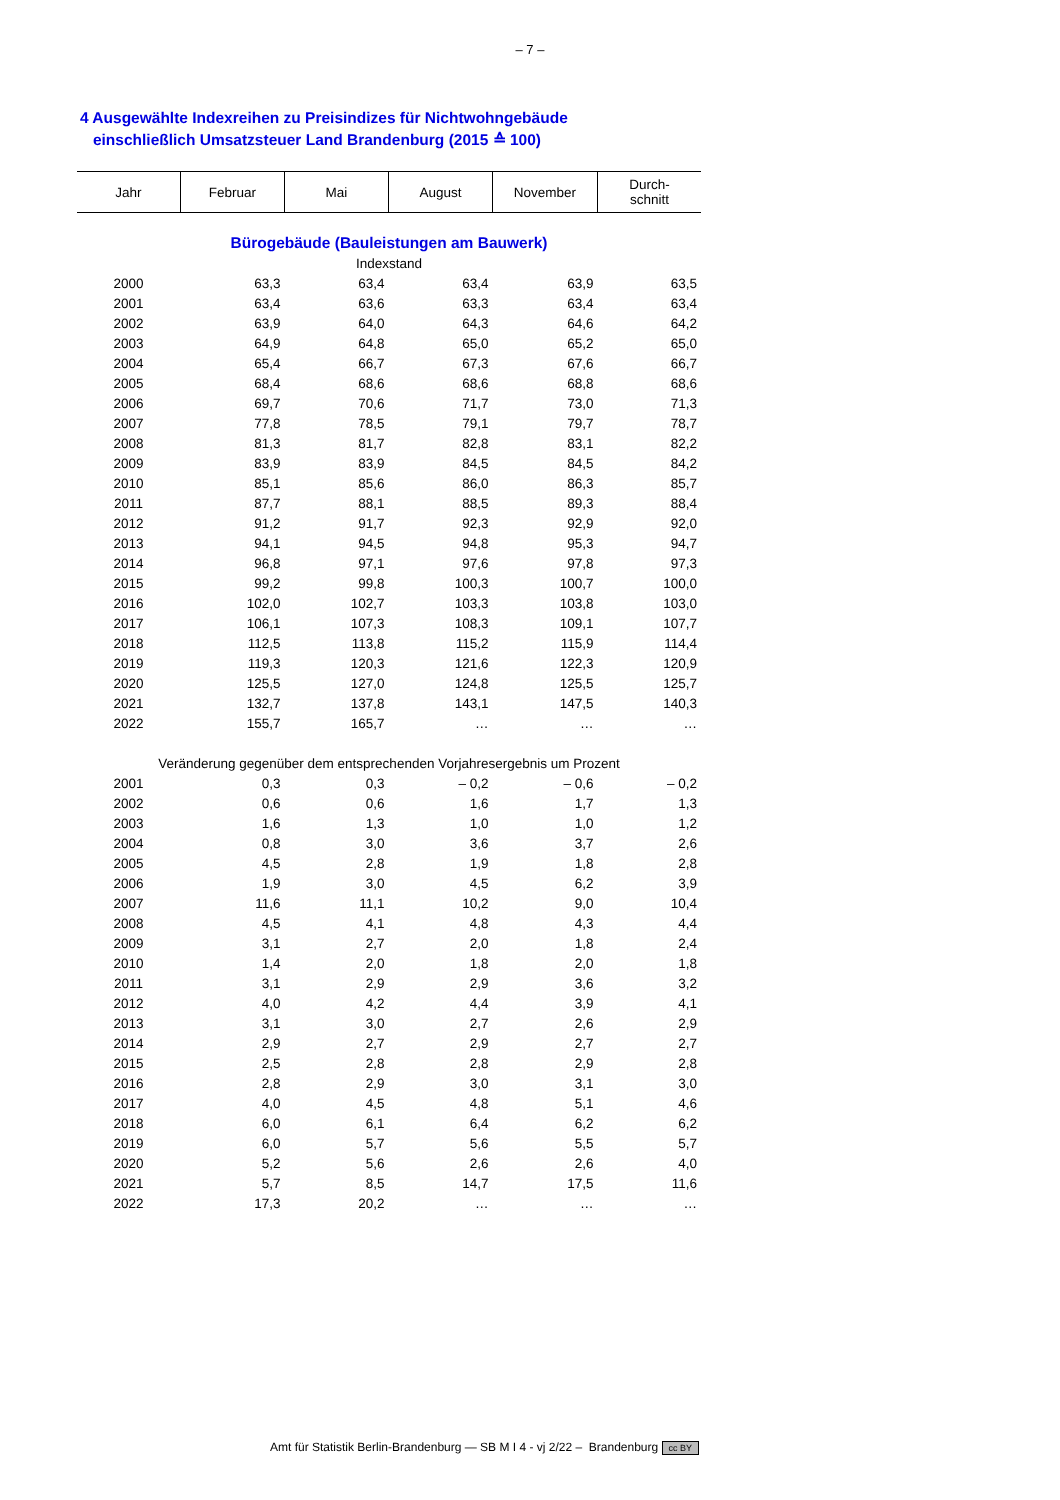– 7 –
4 Ausgewählte Indexreihen zu Preisindizes für Nichtwohngebäude
einschließlich Umsatzsteuer Land Brandenburg (2015 ≙ 100)
| Jahr | Februar | Mai | August | November | Durch- schnitt |
| --- | --- | --- | --- | --- | --- |
| Bürogebäude (Bauleistungen am Bauwerk) | | | | | |
| Indexstand | | | | | |
| 2000 | 63,3 | 63,4 | 63,4 | 63,9 | 63,5 |
| 2001 | 63,4 | 63,6 | 63,3 | 63,4 | 63,4 |
| 2002 | 63,9 | 64,0 | 64,3 | 64,6 | 64,2 |
| 2003 | 64,9 | 64,8 | 65,0 | 65,2 | 65,0 |
| 2004 | 65,4 | 66,7 | 67,3 | 67,6 | 66,7 |
| 2005 | 68,4 | 68,6 | 68,6 | 68,8 | 68,6 |
| 2006 | 69,7 | 70,6 | 71,7 | 73,0 | 71,3 |
| 2007 | 77,8 | 78,5 | 79,1 | 79,7 | 78,7 |
| 2008 | 81,3 | 81,7 | 82,8 | 83,1 | 82,2 |
| 2009 | 83,9 | 83,9 | 84,5 | 84,5 | 84,2 |
| 2010 | 85,1 | 85,6 | 86,0 | 86,3 | 85,7 |
| 2011 | 87,7 | 88,1 | 88,5 | 89,3 | 88,4 |
| 2012 | 91,2 | 91,7 | 92,3 | 92,9 | 92,0 |
| 2013 | 94,1 | 94,5 | 94,8 | 95,3 | 94,7 |
| 2014 | 96,8 | 97,1 | 97,6 | 97,8 | 97,3 |
| 2015 | 99,2 | 99,8 | 100,3 | 100,7 | 100,0 |
| 2016 | 102,0 | 102,7 | 103,3 | 103,8 | 103,0 |
| 2017 | 106,1 | 107,3 | 108,3 | 109,1 | 107,7 |
| 2018 | 112,5 | 113,8 | 115,2 | 115,9 | 114,4 |
| 2019 | 119,3 | 120,3 | 121,6 | 122,3 | 120,9 |
| 2020 | 125,5 | 127,0 | 124,8 | 125,5 | 125,7 |
| 2021 | 132,7 | 137,8 | 143,1 | 147,5 | 140,3 |
| 2022 | 155,7 | 165,7 | … | … | … |
| Veränderung gegenüber dem entsprechenden Vorjahresergebnis um Prozent | | | | | |
| 2001 | 0,3 | 0,3 | – 0,2 | – 0,6 | – 0,2 |
| 2002 | 0,6 | 0,6 | 1,6 | 1,7 | 1,3 |
| 2003 | 1,6 | 1,3 | 1,0 | 1,0 | 1,2 |
| 2004 | 0,8 | 3,0 | 3,6 | 3,7 | 2,6 |
| 2005 | 4,5 | 2,8 | 1,9 | 1,8 | 2,8 |
| 2006 | 1,9 | 3,0 | 4,5 | 6,2 | 3,9 |
| 2007 | 11,6 | 11,1 | 10,2 | 9,0 | 10,4 |
| 2008 | 4,5 | 4,1 | 4,8 | 4,3 | 4,4 |
| 2009 | 3,1 | 2,7 | 2,0 | 1,8 | 2,4 |
| 2010 | 1,4 | 2,0 | 1,8 | 2,0 | 1,8 |
| 2011 | 3,1 | 2,9 | 2,9 | 3,6 | 3,2 |
| 2012 | 4,0 | 4,2 | 4,4 | 3,9 | 4,1 |
| 2013 | 3,1 | 3,0 | 2,7 | 2,6 | 2,9 |
| 2014 | 2,9 | 2,7 | 2,9 | 2,7 | 2,7 |
| 2015 | 2,5 | 2,8 | 2,8 | 2,9 | 2,8 |
| 2016 | 2,8 | 2,9 | 3,0 | 3,1 | 3,0 |
| 2017 | 4,0 | 4,5 | 4,8 | 5,1 | 4,6 |
| 2018 | 6,0 | 6,1 | 6,4 | 6,2 | 6,2 |
| 2019 | 6,0 | 5,7 | 5,6 | 5,5 | 5,7 |
| 2020 | 5,2 | 5,6 | 2,6 | 2,6 | 4,0 |
| 2021 | 5,7 | 8,5 | 14,7 | 17,5 | 11,6 |
| 2022 | 17,3 | 20,2 | … | … | … |
Amt für Statistik Berlin-Brandenburg — SB M I 4 - vj 2/22 – Brandenburg cc BY